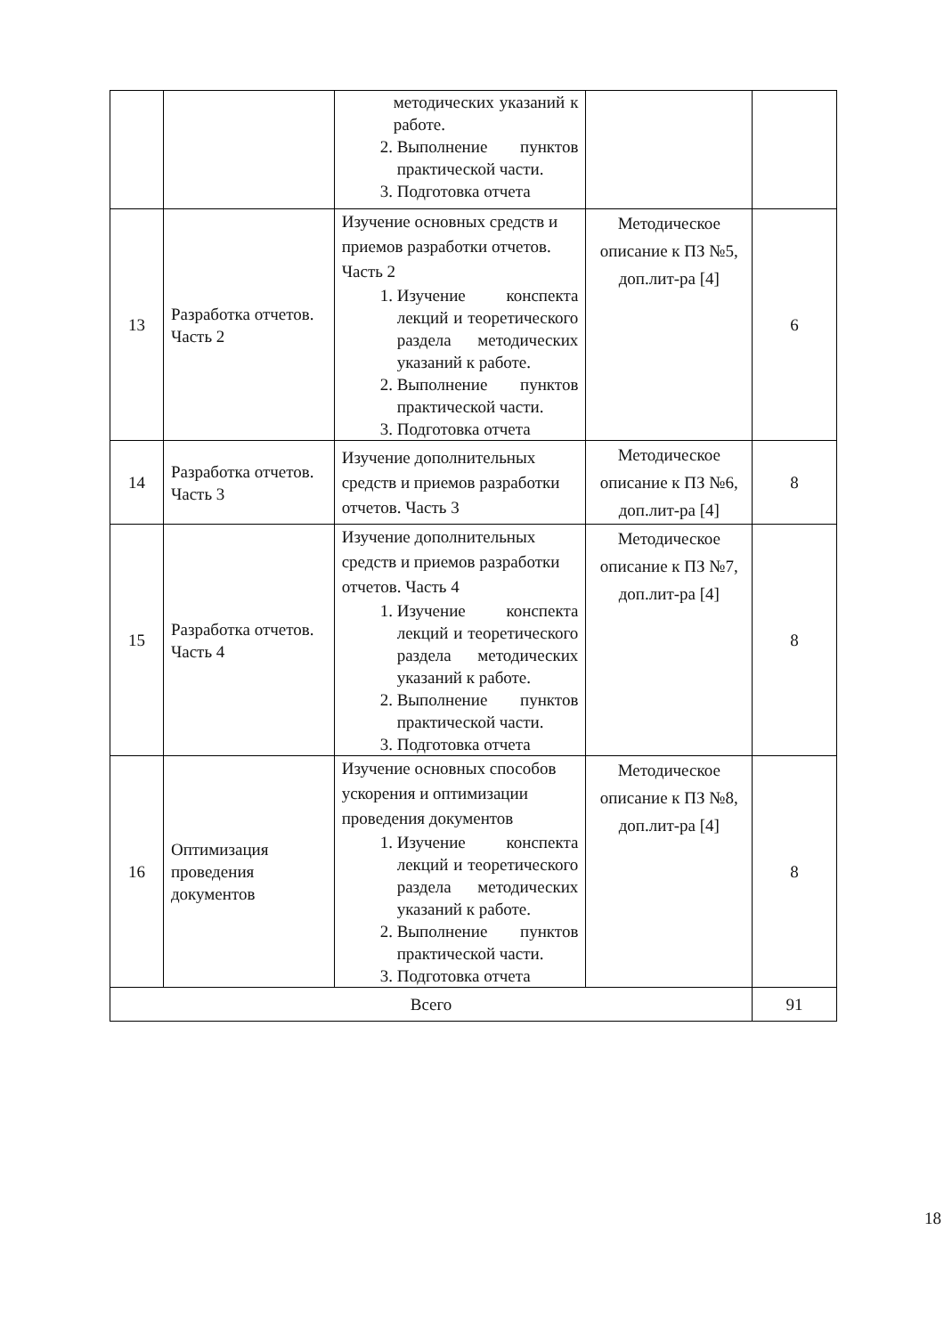| | | методических указаний к работе. 2. Выполнение пунктов практической части. 3. Подготовка отчета | | |
| 13 | Разработка отчетов. Часть 2 | Изучение основных средств и приемов разработки отчетов. Часть 2 1. Изучение конспекта лекций и теоретического раздела методических указаний к работе. 2. Выполнение пунктов практической части. 3. Подготовка отчета | Методическое описание к ПЗ №5, доп.лит-ра [4] | 6 |
| 14 | Разработка отчетов. Часть 3 | Изучение дополнительных средств и приемов разработки отчетов. Часть 3 | Методическое описание к ПЗ №6, доп.лит-ра [4] | 8 |
| 15 | Разработка отчетов. Часть 4 | Изучение дополнительных средств и приемов разработки отчетов. Часть 4 1. Изучение конспекта лекций и теоретического раздела методических указаний к работе. 2. Выполнение пунктов практической части. 3. Подготовка отчета | Методическое описание к ПЗ №7, доп.лит-ра [4] | 8 |
| 16 | Оптимизация проведения документов | Изучение основных способов ускорения и оптимизации проведения документов 1. Изучение конспекта лекций и теоретического раздела методических указаний к работе. 2. Выполнение пунктов практической части. 3. Подготовка отчета | Методическое описание к ПЗ №8, доп.лит-ра [4] | 8 |
| Всего | | | | 91 |
18